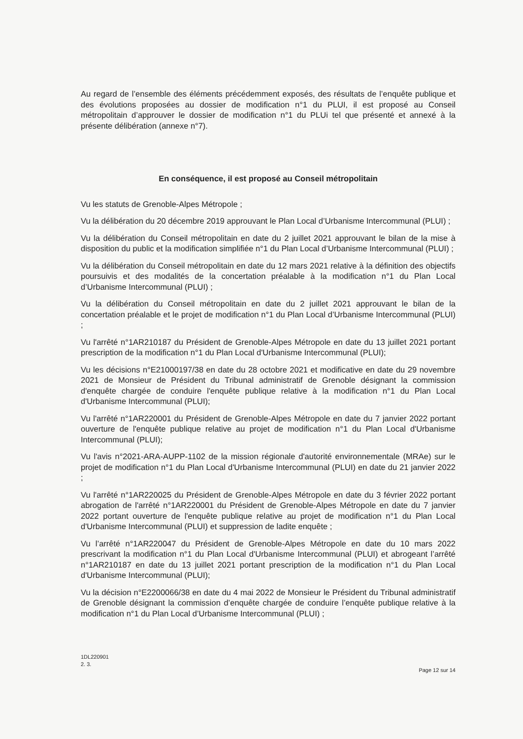Au regard de l’ensemble des éléments précédemment exposés, des résultats de l’enquête publique et des évolutions proposées au dossier de modification n°1 du PLUI, il est proposé au Conseil métropolitain d’approuver le dossier de modification n°1 du PLUi tel que présenté et annexé à la présente délibération (annexe n°7).
En conséquence, il est proposé au Conseil métropolitain
Vu les statuts de Grenoble-Alpes Métropole ;
Vu la délibération du 20 décembre 2019 approuvant le Plan Local d’Urbanisme Intercommunal (PLUI) ;
Vu la délibération du Conseil métropolitain en date du 2 juillet 2021 approuvant le bilan de la mise à disposition du public et la modification simplifiée n°1 du Plan Local d’Urbanisme Intercommunal (PLUI) ;
Vu la délibération du Conseil métropolitain en date du 12 mars 2021 relative à la définition des objectifs poursuivis et des modalités de la concertation préalable à la modification n°1 du Plan Local d’Urbanisme Intercommunal (PLUI) ;
Vu la délibération du Conseil métropolitain en date du 2 juillet 2021 approuvant le bilan de la concertation préalable et le projet de modification n°1 du Plan Local d’Urbanisme Intercommunal (PLUI) ;
Vu l'arrêté n°1AR210187 du Président de Grenoble-Alpes Métropole en date du 13 juillet 2021 portant prescription de la modification n°1 du Plan Local d'Urbanisme Intercommunal (PLUI);
Vu les décisions n°E21000197/38 en date du 28 octobre 2021 et modificative en date du 29 novembre 2021 de Monsieur de Président du Tribunal administratif de Grenoble désignant la commission d'enquête chargée de conduire l'enquête publique relative à la modification n°1 du Plan Local d'Urbanisme Intercommunal (PLUI);
Vu l'arrêté n°1AR220001 du Président de Grenoble-Alpes Métropole en date du 7 janvier 2022 portant ouverture de l'enquête publique relative au projet de modification n°1 du Plan Local d'Urbanisme Intercommunal (PLUI);
Vu l'avis n°2021-ARA-AUPP-1102 de la mission régionale d'autorité environnementale (MRAe) sur le projet de modification n°1 du Plan Local d'Urbanisme Intercommunal (PLUI) en date du 21 janvier 2022 ;
Vu l'arrêté n°1AR220025 du Président de Grenoble-Alpes Métropole en date du 3 février 2022 portant abrogation de l'arrêté n°1AR220001 du Président de Grenoble-Alpes Métropole en date du 7 janvier 2022 portant ouverture de l'enquête publique relative au projet de modification n°1 du Plan Local d'Urbanisme Intercommunal (PLUI) et suppression de ladite enquête ;
Vu l’arrêté n°1AR220047 du Président de Grenoble-Alpes Métropole en date du 10 mars 2022 prescrivant la modification n°1 du Plan Local d'Urbanisme Intercommunal (PLUI) et abrogeant l’arrêté n°1AR210187 en date du 13 juillet 2021 portant prescription de la modification n°1 du Plan Local d'Urbanisme Intercommunal (PLUI);
Vu la décision n°E2200066/38 en date du 4 mai 2022 de Monsieur le Président du Tribunal administratif de Grenoble désignant la commission d’enquête chargée de conduire l’enquête publique relative à la modification n°1 du Plan Local d’Urbanisme Intercommunal (PLUI) ;
1DL220901
2. 3.
Page 12 sur 14